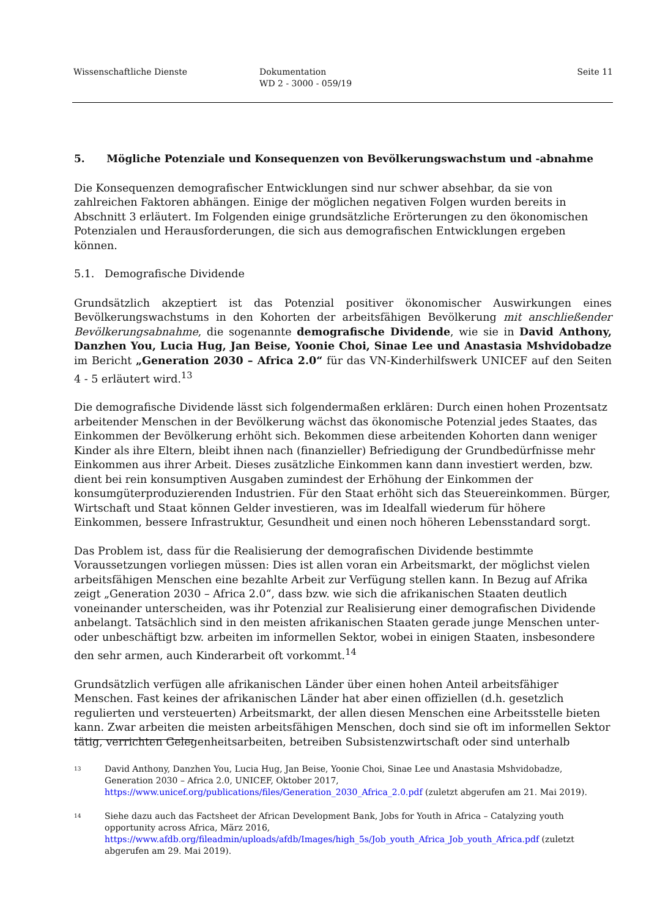Wissenschaftliche Dienste Dokumentation
WD 2 - 3000 - 059/19
Seite 11
5. Mögliche Potenziale und Konsequenzen von Bevölkerungswachstum und -abnahme
Die Konsequenzen demografischer Entwicklungen sind nur schwer absehbar, da sie von zahlreichen Faktoren abhängen. Einige der möglichen negativen Folgen wurden bereits in Abschnitt 3 erläutert. Im Folgenden einige grundsätzliche Erörterungen zu den ökonomischen Potenzialen und Herausforderungen, die sich aus demografischen Entwicklungen ergeben können.
5.1. Demografische Dividende
Grundsätzlich akzeptiert ist das Potenzial positiver ökonomischer Auswirkungen eines Bevölkerungswachstums in den Kohorten der arbeitsfähigen Bevölkerung mit anschließender Bevölkerungsabnahme, die sogenannte demografische Dividende, wie sie in David Anthony, Danzhen You, Lucia Hug, Jan Beise, Yoonie Choi, Sinae Lee und Anastasia Mshvidobadze im Bericht „Generation 2030 – Africa 2.0“ für das VN-Kinderhilfswerk UNICEF auf den Seiten 4 - 5 erläutert wird.<sup>13</sup>
Die demografische Dividende lässt sich folgendermaßen erklären: Durch einen hohen Prozentsatz arbeitender Menschen in der Bevölkerung wächst das ökonomische Potenzial jedes Staates, das Einkommen der Bevölkerung erhöht sich. Bekommen diese arbeitenden Kohorten dann weniger Kinder als ihre Eltern, bleibt ihnen nach (finanzieller) Befriedigung der Grundbedürfnisse mehr Einkommen aus ihrer Arbeit. Dieses zusätzliche Einkommen kann dann investiert werden, bzw. dient bei rein konsumptiven Ausgaben zumindest der Erhöhung der Einkommen der konsumgüterproduzierenden Industrien. Für den Staat erhöht sich das Steuereinkommen. Bürger, Wirtschaft und Staat können Gelder investieren, was im Idealfall wiederum für höhere Einkommen, bessere Infrastruktur, Gesundheit und einen noch höheren Lebensstandard sorgt.
Das Problem ist, dass für die Realisierung der demografischen Dividende bestimmte Voraussetzungen vorliegen müssen: Dies ist allen voran ein Arbeitsmarkt, der möglichst vielen arbeitsfähigen Menschen eine bezahlte Arbeit zur Verfügung stellen kann. In Bezug auf Afrika zeigt „Generation 2030 – Africa 2.0“, dass bzw. wie sich die afrikanischen Staaten deutlich voneinander unterscheiden, was ihr Potenzial zur Realisierung einer demografischen Dividende anbelangt. Tatsächlich sind in den meisten afrikanischen Staaten gerade junge Menschen unter- oder unbeschäftigt bzw. arbeiten im informellen Sektor, wobei in einigen Staaten, insbesondere den sehr armen, auch Kinderarbeit oft vorkommt.<sup>14</sup>
Grundsätzlich verfügen alle afrikanischen Länder über einen hohen Anteil arbeitsfähiger Menschen. Fast keines der afrikanischen Länder hat aber einen offiziellen (d.h. gesetzlich regulierten und versteuerten) Arbeitsmarkt, der allen diesen Menschen eine Arbeitsstelle bieten kann. Zwar arbeiten die meisten arbeitsfähigen Menschen, doch sind sie oft im informellen Sektor tätig, verrichten Gelegenheitsarbeiten, betreiben Subsistenzwirtschaft oder sind unterhalb
13 David Anthony, Danzhen You, Lucia Hug, Jan Beise, Yoonie Choi, Sinae Lee und Anastasia Mshvidobadze, Generation 2030 – Africa 2.0, UNICEF, Oktober 2017, https://www.unicef.org/publications/files/Generation_2030_Africa_2.0.pdf (zuletzt abgerufen am 21. Mai 2019).
14 Siehe dazu auch das Factsheet der African Development Bank, Jobs for Youth in Africa – Catalyzing youth opportunity across Africa, März 2016, https://www.afdb.org/fileadmin/uploads/afdb/Images/high_5s/Job_youth_Africa_Job_youth_Africa.pdf (zuletzt abgerufen am 29. Mai 2019).